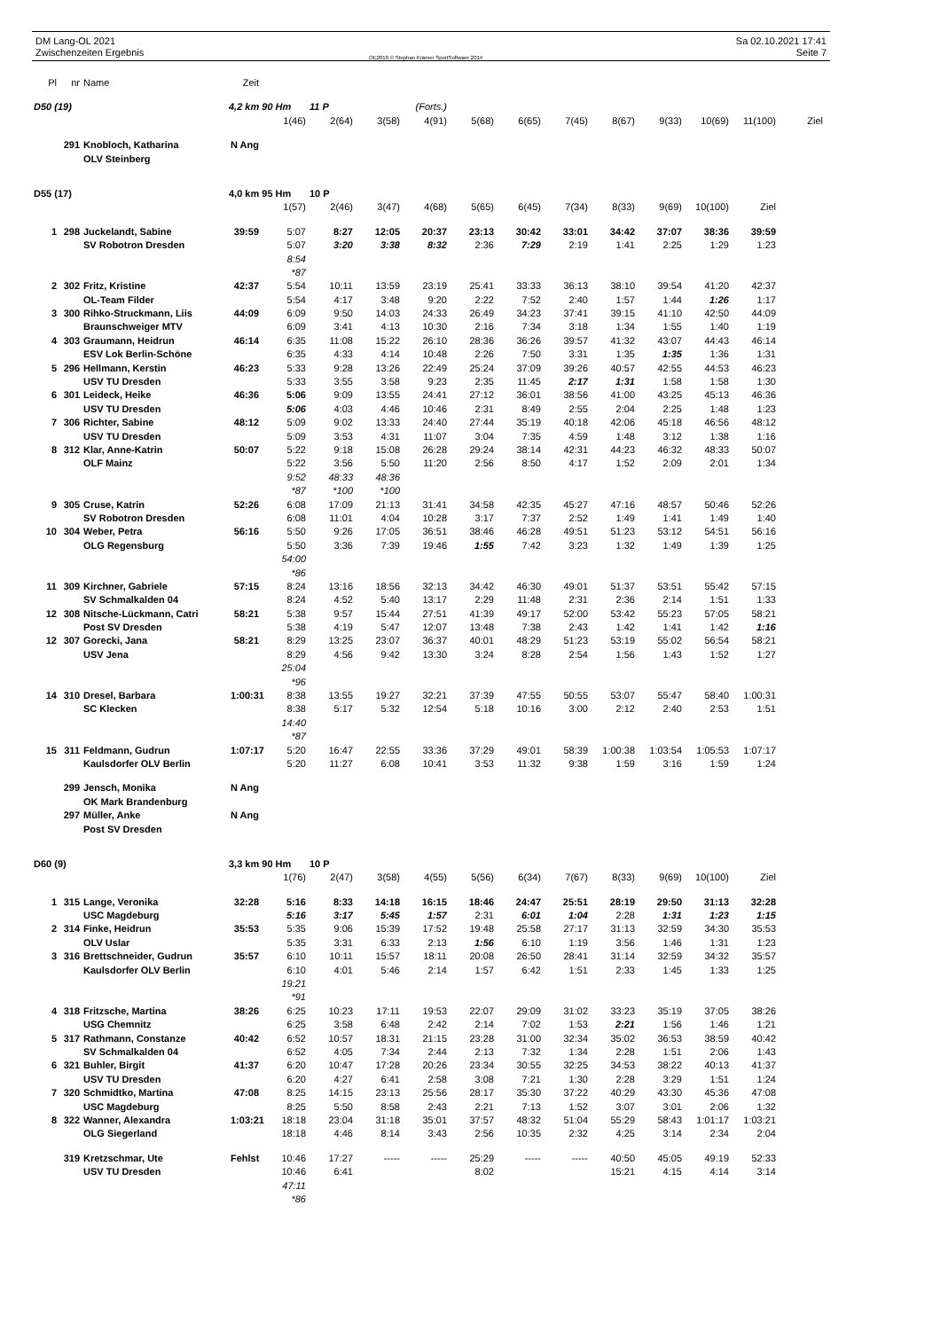DM Lang-OL 2021
Zwischenzeiten Ergebnis
OE2010 © Stephan Krämer SportSoftware 2014
Sa 02.10.2021 17:41
Seite 7
| Pl | nr | Name | Zeit | | | | | | | | | | | | |
| D50 (19) | | | 4,2 km 90 Hm | | 11 P | (Forts.) | | | | | | | | | |
| | | | | 1(46) | 2(64) | 3(58) | 4(91) | 5(68) | 6(65) | 7(45) | 8(67) | 9(33) | 10(69) | 11(100) | Ziel |
| | 291 | Knobloch, Katharina | N Ang | | | | | | | | | | | | |
| | | OLV Steinberg | | | | | | | | | | | | | |
| D55 (17) | | | 4,0 km 95 Hm | | 10 P | | | | | | | | | | |
| | | | | 1(57) | 2(46) | 3(47) | 4(68) | 5(65) | 6(45) | 7(34) | 8(33) | 9(69) | 10(100) | Ziel | |
| 1 | 298 | Juckelandt, Sabine | 39:59 | 5:07 | 8:27 | 12:05 | 20:37 | 23:13 | 30:42 | 33:01 | 34:42 | 37:07 | 38:36 | 39:59 | |
| | | SV Robotron Dresden | | 5:07 | 3:20 | 3:38 | 8:32 | 2:36 | 7:29 | 2:19 | 1:41 | 2:25 | 1:29 | 1:23 | |
| | | | | 8:54 | | | | | | | | | | | |
| | | | | *87 | | | | | | | | | | | |
| 2 | 302 | Fritz, Kristine | 42:37 | 5:54 | 10:11 | 13:59 | 23:19 | 25:41 | 33:33 | 36:13 | 38:10 | 39:54 | 41:20 | 42:37 | |
| | | OL-Team Filder | | 5:54 | 4:17 | 3:48 | 9:20 | 2:22 | 7:52 | 2:40 | 1:57 | 1:44 | 1:26 | 1:17 | |
| 3 | 300 | Rihko-Struckmann, Liis | 44:09 | 6:09 | 9:50 | 14:03 | 24:33 | 26:49 | 34:23 | 37:41 | 39:15 | 41:10 | 42:50 | 44:09 | |
| | | Braunschweiger MTV | | 6:09 | 3:41 | 4:13 | 10:30 | 2:16 | 7:34 | 3:18 | 1:34 | 1:55 | 1:40 | 1:19 | |
| 4 | 303 | Graumann, Heidrun | 46:14 | 6:35 | 11:08 | 15:22 | 26:10 | 28:36 | 36:26 | 39:57 | 41:32 | 43:07 | 44:43 | 46:14 | |
| | | ESV Lok Berlin-Schöne | | 6:35 | 4:33 | 4:14 | 10:48 | 2:26 | 7:50 | 3:31 | 1:35 | 1:35 | 1:36 | 1:31 | |
| 5 | 296 | Hellmann, Kerstin | 46:23 | 5:33 | 9:28 | 13:26 | 22:49 | 25:24 | 37:09 | 39:26 | 40:57 | 42:55 | 44:53 | 46:23 | |
| | | USV TU Dresden | | 5:33 | 3:55 | 3:58 | 9:23 | 2:35 | 11:45 | 2:17 | 1:31 | 1:58 | 1:58 | 1:30 | |
| 6 | 301 | Leideck, Heike | 46:36 | 5:06 | 9:09 | 13:55 | 24:41 | 27:12 | 36:01 | 38:56 | 41:00 | 43:25 | 45:13 | 46:36 | |
| | | USV TU Dresden | | 5:06 | 4:03 | 4:46 | 10:46 | 2:31 | 8:49 | 2:55 | 2:04 | 2:25 | 1:48 | 1:23 | |
| 7 | 306 | Richter, Sabine | 48:12 | 5:09 | 9:02 | 13:33 | 24:40 | 27:44 | 35:19 | 40:18 | 42:06 | 45:18 | 46:56 | 48:12 | |
| | | USV TU Dresden | | 5:09 | 3:53 | 4:31 | 11:07 | 3:04 | 7:35 | 4:59 | 1:48 | 3:12 | 1:38 | 1:16 | |
| 8 | 312 | Klar, Anne-Katrin | 50:07 | 5:22 | 9:18 | 15:08 | 26:28 | 29:24 | 38:14 | 42:31 | 44:23 | 46:32 | 48:33 | 50:07 | |
| | | OLF Mainz | | 5:22 | 3:56 | 5:50 | 11:20 | 2:56 | 8:50 | 4:17 | 1:52 | 2:09 | 2:01 | 1:34 | |
| | | | | 9:52 | 48:33 | 48:36 | | | | | | | | | |
| | | | | *87 | *100 | *100 | | | | | | | | | |
| 9 | 305 | Cruse, Katrin | 52:26 | 6:08 | 17:09 | 21:13 | 31:41 | 34:58 | 42:35 | 45:27 | 47:16 | 48:57 | 50:46 | 52:26 | |
| | | SV Robotron Dresden | | 6:08 | 11:01 | 4:04 | 10:28 | 3:17 | 7:37 | 2:52 | 1:49 | 1:41 | 1:49 | 1:40 | |
| 10 | 304 | Weber, Petra | 56:16 | 5:50 | 9:26 | 17:05 | 36:51 | 38:46 | 46:28 | 49:51 | 51:23 | 53:12 | 54:51 | 56:16 | |
| | | OLG Regensburg | | 5:50 | 3:36 | 7:39 | 19:46 | 1:55 | 7:42 | 3:23 | 1:32 | 1:49 | 1:39 | 1:25 | |
| | | | | 54:00 | | | | | | | | | | | |
| | | | | *86 | | | | | | | | | | | |
| 11 | 309 | Kirchner, Gabriele | 57:15 | 8:24 | 13:16 | 18:56 | 32:13 | 34:42 | 46:30 | 49:01 | 51:37 | 53:51 | 55:42 | 57:15 | |
| | | SV Schmalkalden 04 | | 8:24 | 4:52 | 5:40 | 13:17 | 2:29 | 11:48 | 2:31 | 2:36 | 2:14 | 1:51 | 1:33 | |
| 12 | 308 | Nitsche-Lückmann, Catri | 58:21 | 5:38 | 9:57 | 15:44 | 27:51 | 41:39 | 49:17 | 52:00 | 53:42 | 55:23 | 57:05 | 58:21 | |
| | | Post SV Dresden | | 5:38 | 4:19 | 5:47 | 12:07 | 13:48 | 7:38 | 2:43 | 1:42 | 1:41 | 1:42 | 1:16 | |
| 12 | 307 | Gorecki, Jana | 58:21 | 8:29 | 13:25 | 23:07 | 36:37 | 40:01 | 48:29 | 51:23 | 53:19 | 55:02 | 56:54 | 58:21 | |
| | | USV Jena | | 8:29 | 4:56 | 9:42 | 13:30 | 3:24 | 8:28 | 2:54 | 1:56 | 1:43 | 1:52 | 1:27 | |
| | | | | 25:04 | | | | | | | | | | | |
| | | | | *96 | | | | | | | | | | | |
| 14 | 310 | Dresel, Barbara | 1:00:31 | 8:38 | 13:55 | 19:27 | 32:21 | 37:39 | 47:55 | 50:55 | 53:07 | 55:47 | 58:40 | 1:00:31 | |
| | | SC Klecken | | 8:38 | 5:17 | 5:32 | 12:54 | 5:18 | 10:16 | 3:00 | 2:12 | 2:40 | 2:53 | 1:51 | |
| | | | | 14:40 | | | | | | | | | | | |
| | | | | *87 | | | | | | | | | | | |
| 15 | 311 | Feldmann, Gudrun | 1:07:17 | 5:20 | 16:47 | 22:55 | 33:36 | 37:29 | 49:01 | 58:39 | 1:00:38 | 1:03:54 | 1:05:53 | 1:07:17 | |
| | | Kaulsdorfer OLV Berlin | | 5:20 | 11:27 | 6:08 | 10:41 | 3:53 | 11:32 | 9:38 | 1:59 | 3:16 | 1:59 | 1:24 | |
| | 299 | Jensch, Monika | N Ang | | | | | | | | | | | | |
| | | OK Mark Brandenburg | | | | | | | | | | | | | |
| | 297 | Müller, Anke | N Ang | | | | | | | | | | | | |
| | | Post SV Dresden | | | | | | | | | | | | | |
| D60 (9) | | | 3,3 km 90 Hm | | 10 P | | | | | | | | | | |
| | | | | 1(76) | 2(47) | 3(58) | 4(55) | 5(56) | 6(34) | 7(67) | 8(33) | 9(69) | 10(100) | Ziel | |
| 1 | 315 | Lange, Veronika | 32:28 | 5:16 | 8:33 | 14:18 | 16:15 | 18:46 | 24:47 | 25:51 | 28:19 | 29:50 | 31:13 | 32:28 | |
| | | USC Magdeburg | | 5:16 | 3:17 | 5:45 | 1:57 | 2:31 | 6:01 | 1:04 | 2:28 | 1:31 | 1:23 | 1:15 | |
| 2 | 314 | Finke, Heidrun | 35:53 | 5:35 | 9:06 | 15:39 | 17:52 | 19:48 | 25:58 | 27:17 | 31:13 | 32:59 | 34:30 | 35:53 | |
| | | OLV Uslar | | 5:35 | 3:31 | 6:33 | 2:13 | 1:56 | 6:10 | 1:19 | 3:56 | 1:46 | 1:31 | 1:23 | |
| 3 | 316 | Brettschneider, Gudrun | 35:57 | 6:10 | 10:11 | 15:57 | 18:11 | 20:08 | 26:50 | 28:41 | 31:14 | 32:59 | 34:32 | 35:57 | |
| | | Kaulsdorfer OLV Berlin | | 6:10 | 4:01 | 5:46 | 2:14 | 1:57 | 6:42 | 1:51 | 2:33 | 1:45 | 1:33 | 1:25 | |
| | | | | 19:21 | | | | | | | | | | | |
| | | | | *91 | | | | | | | | | | | |
| 4 | 318 | Fritzsche, Martina | 38:26 | 6:25 | 10:23 | 17:11 | 19:53 | 22:07 | 29:09 | 31:02 | 33:23 | 35:19 | 37:05 | 38:26 | |
| | | USG Chemnitz | | 6:25 | 3:58 | 6:48 | 2:42 | 2:14 | 7:02 | 1:53 | 2:21 | 1:56 | 1:46 | 1:21 | |
| 5 | 317 | Rathmann, Constanze | 40:42 | 6:52 | 10:57 | 18:31 | 21:15 | 23:28 | 31:00 | 32:34 | 35:02 | 36:53 | 38:59 | 40:42 | |
| | | SV Schmalkalden 04 | | 6:52 | 4:05 | 7:34 | 2:44 | 2:13 | 7:32 | 1:34 | 2:28 | 1:51 | 2:06 | 1:43 | |
| 6 | 321 | Buhler, Birgit | 41:37 | 6:20 | 10:47 | 17:28 | 20:26 | 23:34 | 30:55 | 32:25 | 34:53 | 38:22 | 40:13 | 41:37 | |
| | | USV TU Dresden | | 6:20 | 4:27 | 6:41 | 2:58 | 3:08 | 7:21 | 1:30 | 2:28 | 3:29 | 1:51 | 1:24 | |
| 7 | 320 | Schmidtko, Martina | 47:08 | 8:25 | 14:15 | 23:13 | 25:56 | 28:17 | 35:30 | 37:22 | 40:29 | 43:30 | 45:36 | 47:08 | |
| | | USC Magdeburg | | 8:25 | 5:50 | 8:58 | 2:43 | 2:21 | 7:13 | 1:52 | 3:07 | 3:01 | 2:06 | 1:32 | |
| 8 | 322 | Wanner, Alexandra | 1:03:21 | 18:18 | 23:04 | 31:18 | 35:01 | 37:57 | 48:32 | 51:04 | 55:29 | 58:43 | 1:01:17 | 1:03:21 | |
| | | OLG Siegerland | | 18:18 | 4:46 | 8:14 | 3:43 | 2:56 | 10:35 | 2:32 | 4:25 | 3:14 | 2:34 | 2:04 | |
| | 319 | Kretzschmar, Ute | Fehlst | 10:46 | 17:27 | ----- | ----- | 25:29 | ----- | ----- | 40:50 | 45:05 | 49:19 | 52:33 | |
| | | USV TU Dresden | | 10:46 | 6:41 | | | 8:02 | | | 15:21 | 4:15 | 4:14 | 3:14 | |
| | | | | 47:11 | | | | | | | | | | | |
| | | | | *86 | | | | | | | | | | | |